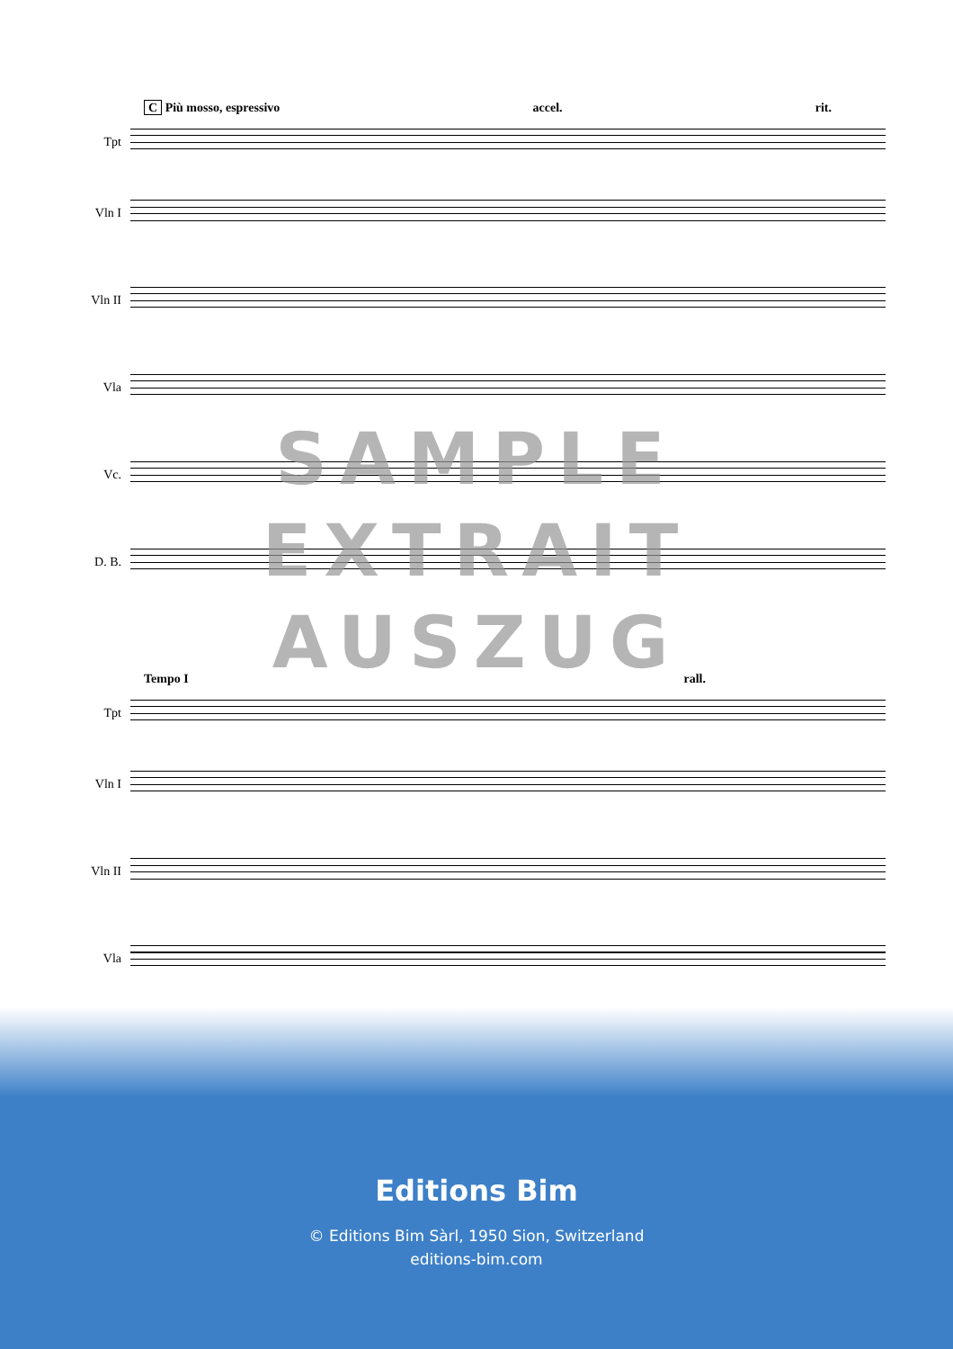C Più mosso, espressivo accel. rit.
Tpt
Vln I
Vln II
Vla
Vc.
D. B.
SAMPLE
EXTRAIT
AUSZUG
Tempo I rall.
Tpt
Vln I
Vln II
Vla
Editions Bim
© Editions Bim Sàrl, 1950 Sion, Switzerland
editions-bim.com